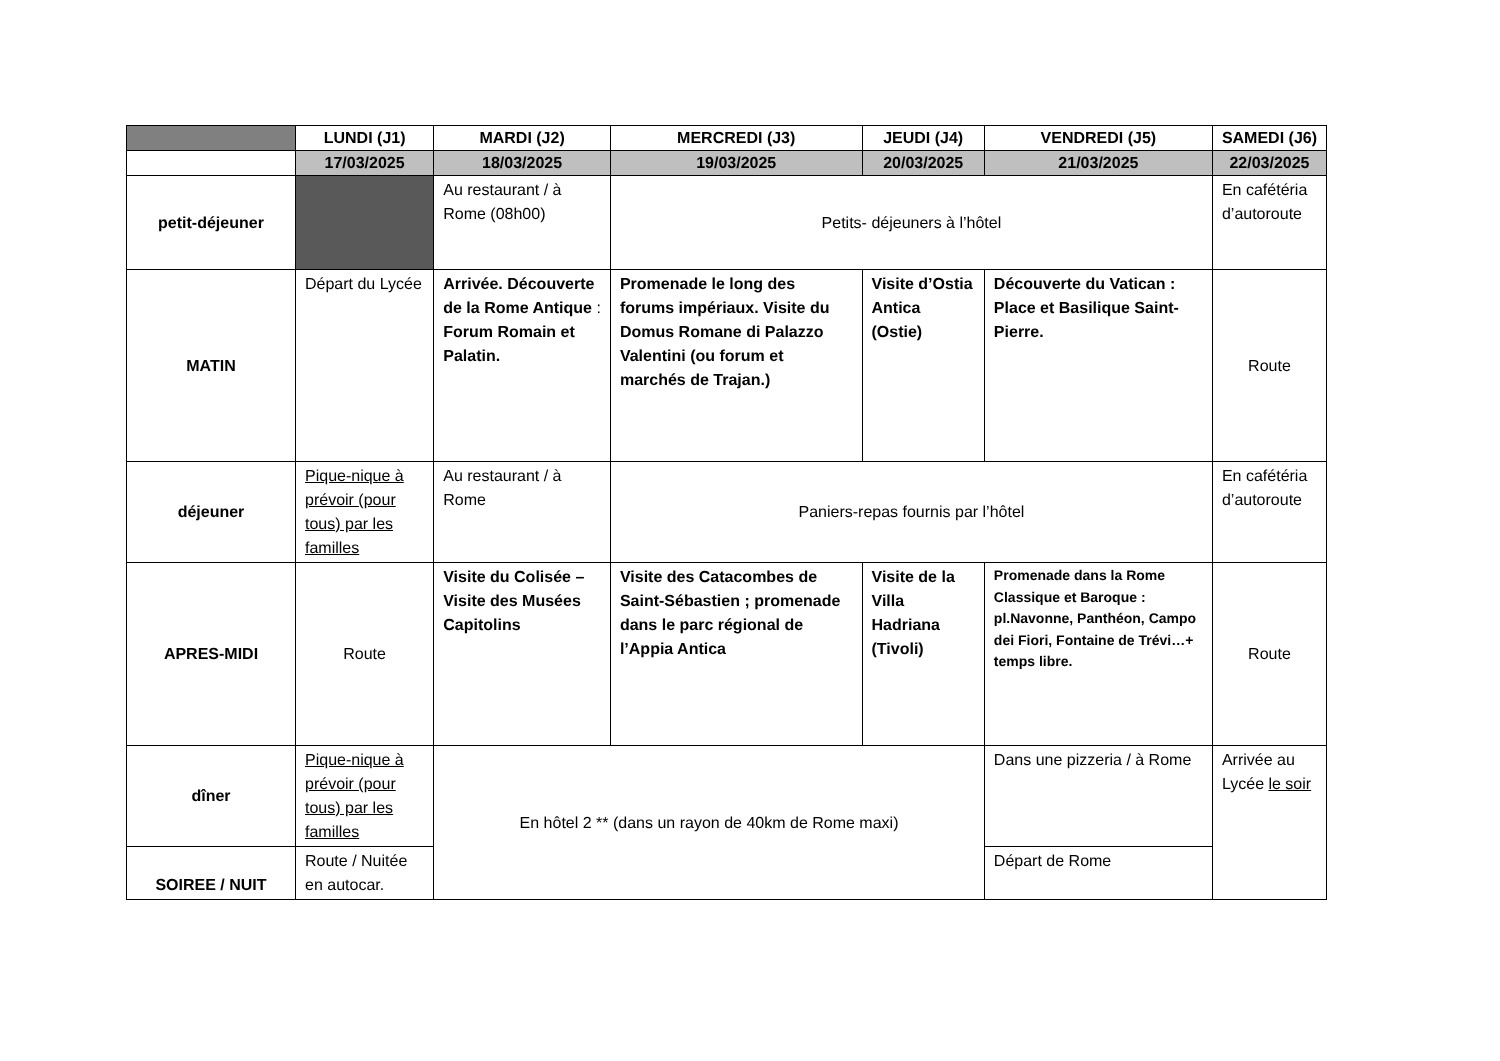| | LUNDI (J1) | MARDI (J2) | MERCREDI (J3) | JEUDI (J4) | VENDREDI (J5) | SAMEDI (J6) |
| --- | --- | --- | --- | --- | --- | --- |
| | 17/03/2025 | 18/03/2025 | 19/03/2025 | 20/03/2025 | 21/03/2025 | 22/03/2025 |
| petit-déjeuner | | Au restaurant / à Rome (08h00) | Petits- déjeuners à l’hôtel | | | En cafétéria d’autoroute |
| MATIN | Départ du Lycée | Arrivée. Découverte de la Rome Antique : Forum Romain et Palatin. | Promenade le long des forums impériaux. Visite du Domus Romane di Palazzo Valentini (ou forum et marchés de Trajan.) | Visite d’Ostia Antica (Ostie) | Découverte du Vatican : Place et Basilique Saint-Pierre. | Route |
| déjeuner | Pique-nique à prévoir (pour tous) par les familles | Au restaurant / à Rome | Paniers-repas fournis par l’hôtel | | | En cafétéria d’autoroute |
| APRES-MIDI | Route | Visite du Colisée – Visite des Musées Capitolins | Visite des Catacombes de Saint-Sébastien ; promenade dans le parc régional de l’Appia Antica | Visite de la Villa Hadriana (Tivoli) | Promenade dans la Rome Classique et Baroque : pl.Navonne, Panthéon, Campo dei Fiori, Fontaine de Trévi…+ temps libre. | Route |
| dîner | Pique-nique à prévoir (pour tous) par les familles | En hôtel 2 ** (dans un rayon de 40km de Rome maxi) | | | Dans une pizzeria / à Rome | Arrivée au Lycée le soir |
| SOIREE / NUIT | Route / Nuitée en autocar. | | | | Départ de Rome | |